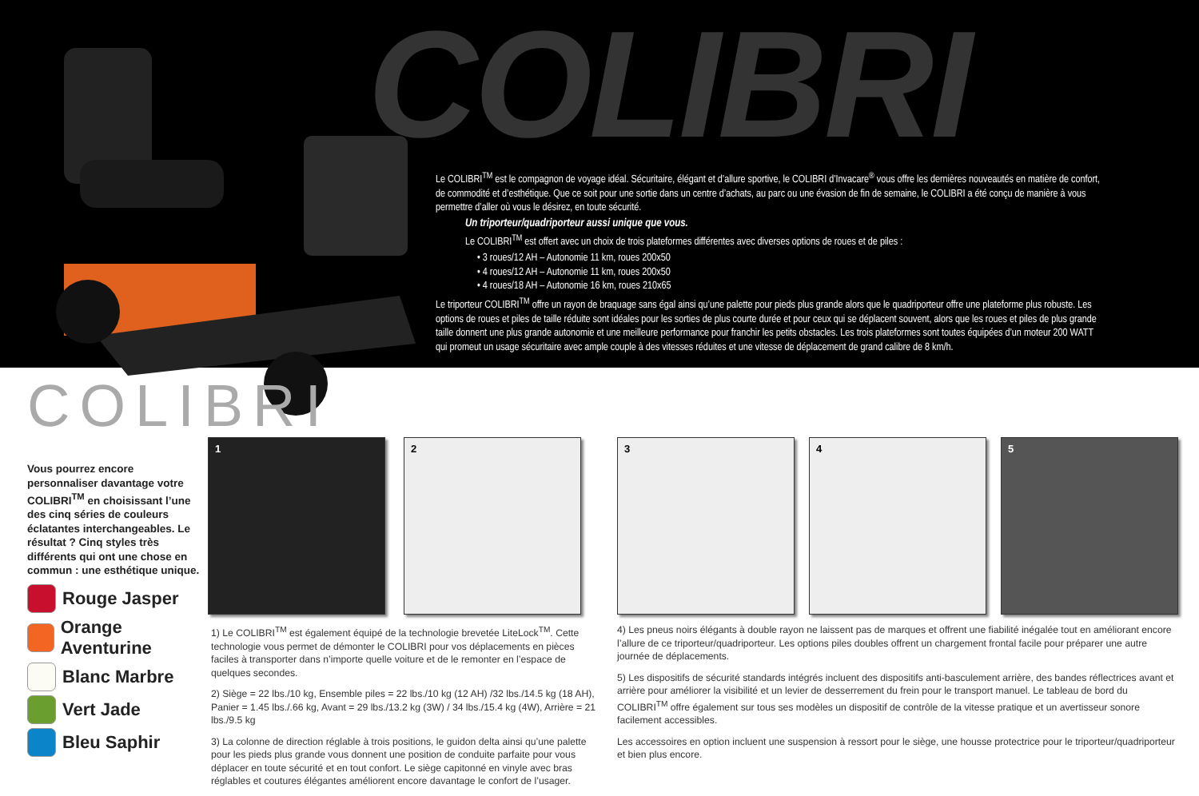COLIBRI
Le COLIBRI<sup>TM</sup> est le compagnon de voyage idéal. Sécuritaire, élégant et d’allure sportive, le COLIBRI d’Invacare<sup>®</sup> vous offre les dernières nouveautés en matière de confort, de commodité et d’esthétique. Que ce soit pour une sortie dans un centre d’achats, au parc ou une évasion de fin de semaine, le COLIBRI a été conçu de manière à vous permettre d’aller où vous le désirez, en toute sécurité.
Un triporteur/quadriporteur aussi unique que vous.
Le COLIBRI<sup>TM</sup> est offert avec un choix de trois plateformes différentes avec diverses options de roues et de piles :
• 3 roues/12 AH – Autonomie 11 km, roues 200x50
• 4 roues/12 AH – Autonomie 11 km, roues 200x50
• 4 roues/18 AH – Autonomie 16 km, roues 210x65
Le triporteur COLIBRI<sup>TM</sup> offre un rayon de braquage sans égal ainsi qu’une palette pour pieds plus grande alors que le quadriporteur offre une plateforme plus robuste. Les options de roues et piles de taille réduite sont idéales pour les sorties de plus courte durée et pour ceux qui se déplacent souvent, alors que les roues et piles de plus grande taille donnent une plus grande autonomie et une meilleure performance pour franchir les petits obstacles. Les trois plateformes sont toutes équipées d’un moteur 200 WATT qui promeut un usage sécuritaire avec ample couple à des vitesses réduites et une vitesse de déplacement de grand calibre de 8 km/h.
COLIBRI
Vous pourrez encore personnaliser davantage votre COLIBRI<sup>TM</sup> en choisissant l’une des cinq séries de couleurs éclatantes interchangeables. Le résultat ? Cinq styles très différents qui ont une chose en commun : une esthétique unique.
Rouge Jasper
Orange Aventurine
Blanc Marbre
Vert Jade
Bleu Saphir
1 2 3 4 5
1) Le COLIBRI<sup>TM</sup> est également équipé de la technologie brevetée LiteLock<sup>TM</sup>. Cette technologie vous permet de démonter le COLIBRI pour vos déplacements en pièces faciles à transporter dans n’importe quelle voiture et de le remonter en l’espace de quelques secondes.
2) Siège = 22 lbs./10 kg, Ensemble piles = 22 lbs./10 kg (12 AH) /32 lbs./14.5 kg (18 AH), Panier = 1.45 lbs./.66 kg, Avant = 29 lbs./13.2 kg (3W) / 34 lbs./15.4 kg (4W), Arrière = 21 lbs./9.5 kg
3) La colonne de direction réglable à trois positions, le guidon delta ainsi qu’une palette pour les pieds plus grande vous donnent une position de conduite parfaite pour vous déplacer en toute sécurité et en tout confort. Le siège capitonné en vinyle avec bras réglables et coutures élégantes améliorent encore davantage le confort de l’usager.
4) Les pneus noirs élégants à double rayon ne laissent pas de marques et offrent une fiabilité inégalée tout en améliorant encore l’allure de ce triporteur/quadriporteur. Les options piles doubles offrent un chargement frontal facile pour préparer une autre journée de déplacements.
5) Les dispositifs de sécurité standards intégrés incluent des dispositifs anti-basculement arrière, des bandes réflectrices avant et arrière pour améliorer la visibilité et un levier de desserrement du frein pour le transport manuel. Le tableau de bord du COLIBRI<sup>TM</sup> offre également sur tous ses modèles un dispositif de contrôle de la vitesse pratique et un avertisseur sonore facilement accessibles.
Les accessoires en option incluent une suspension à ressort pour le siège, une housse protectrice pour le triporteur/quadriporteur et bien plus encore.